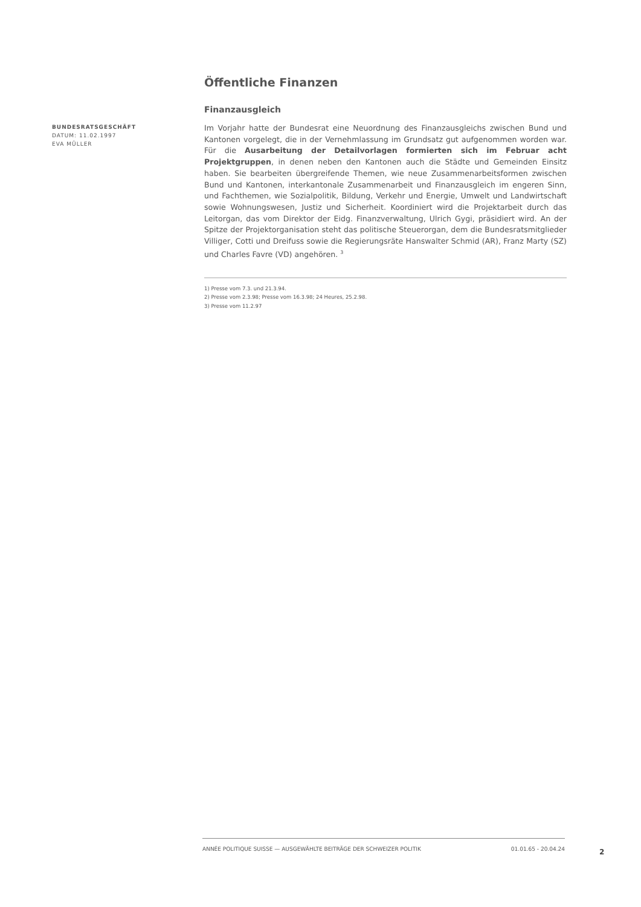BUNDESRATSGESCHÄFT
DATUM: 11.02.1997
EVA MÜLLER
Öffentliche Finanzen
Finanzausgleich
Im Vorjahr hatte der Bundesrat eine Neuordnung des Finanzausgleichs zwischen Bund und Kantonen vorgelegt, die in der Vernehmlassung im Grundsatz gut aufgenommen worden war. Für die Ausarbeitung der Detailvorlagen formierten sich im Februar acht Projektgruppen, in denen neben den Kantonen auch die Städte und Gemeinden Einsitz haben. Sie bearbeiten übergreifende Themen, wie neue Zusammenarbeitsformen zwischen Bund und Kantonen, interkantonale Zusammenarbeit und Finanzausgleich im engeren Sinn, und Fachthemen, wie Sozialpolitik, Bildung, Verkehr und Energie, Umwelt und Landwirtschaft sowie Wohnungswesen, Justiz und Sicherheit. Koordiniert wird die Projektarbeit durch das Leitorgan, das vom Direktor der Eidg. Finanzverwaltung, Ulrich Gygi, präsidiert wird. An der Spitze der Projektorganisation steht das politische Steuerorgan, dem die Bundesratsmitglieder Villiger, Cotti und Dreifuss sowie die Regierungsräte Hanswalter Schmid (AR), Franz Marty (SZ) und Charles Favre (VD) angehören. <sup>3</sup>
1) Presse vom 7.3. und 21.3.94.
2) Presse vom 2.3.98; Presse vom 16.3.98; 24 Heures, 25.2.98.
3) Presse vom 11.2.97
ANNÉE POLITIQUE SUISSE — AUSGEWÄHLTE BEITRÄGE DER SCHWEIZER POLITIK 01.01.65 - 20.04.24
2